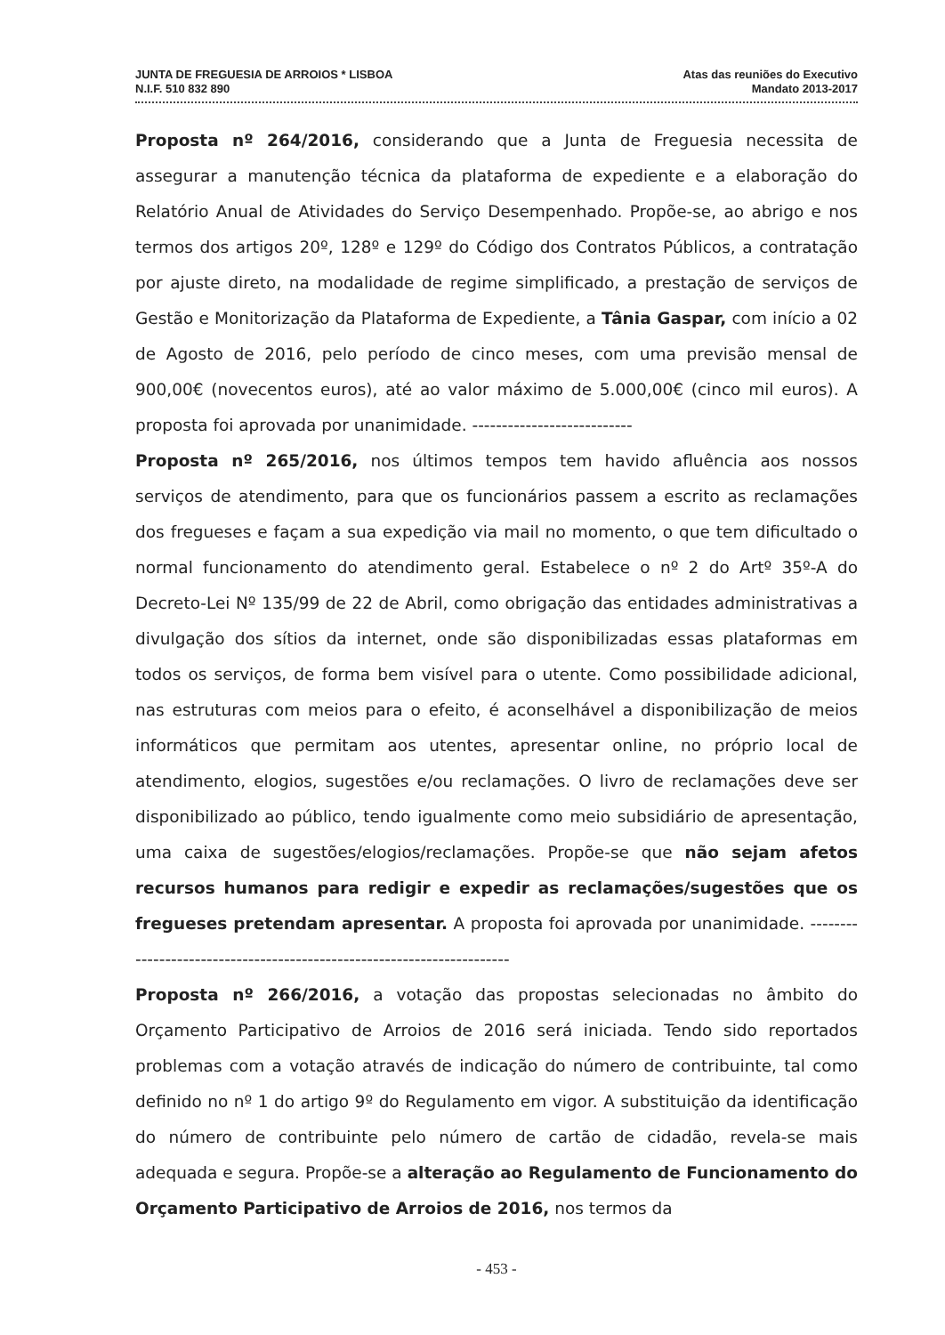JUNTA DE FREGUESIA DE ARROIOS * LISBOA
N.I.F. 510 832 890
Atas das reuniões do Executivo
Mandato 2013-2017
Proposta nº 264/2016, considerando que a Junta de Freguesia necessita de assegurar a manutenção técnica da plataforma de expediente e a elaboração do Relatório Anual de Atividades do Serviço Desempenhado. Propõe-se, ao abrigo e nos termos dos artigos 20º, 128º e 129º do Código dos Contratos Públicos, a contratação por ajuste direto, na modalidade de regime simplificado, a prestação de serviços de Gestão e Monitorização da Plataforma de Expediente, a Tânia Gaspar, com início a 02 de Agosto de 2016, pelo período de cinco meses, com uma previsão mensal de 900,00€ (novecentos euros), até ao valor máximo de 5.000,00€ (cinco mil euros). A proposta foi aprovada por unanimidade. ---------------------------
Proposta nº 265/2016, nos últimos tempos tem havido afluência aos nossos serviços de atendimento, para que os funcionários passem a escrito as reclamações dos fregueses e façam a sua expedição via mail no momento, o que tem dificultado o normal funcionamento do atendimento geral. Estabelece o nº 2 do Artº 35º-A do Decreto-Lei Nº 135/99 de 22 de Abril, como obrigação das entidades administrativas a divulgação dos sítios da internet, onde são disponibilizadas essas plataformas em todos os serviços, de forma bem visível para o utente. Como possibilidade adicional, nas estruturas com meios para o efeito, é aconselhável a disponibilização de meios informáticos que permitam aos utentes, apresentar online, no próprio local de atendimento, elogios, sugestões e/ou reclamações. O livro de reclamações deve ser disponibilizado ao público, tendo igualmente como meio subsidiário de apresentação, uma caixa de sugestões/elogios/reclamações. Propõe-se que não sejam afetos recursos humanos para redigir e expedir as reclamações/sugestões que os fregueses pretendam apresentar. A proposta foi aprovada por unanimidade. -----------------------------------------------------------------------
Proposta nº 266/2016, a votação das propostas selecionadas no âmbito do Orçamento Participativo de Arroios de 2016 será iniciada. Tendo sido reportados problemas com a votação através de indicação do número de contribuinte, tal como definido no nº 1 do artigo 9º do Regulamento em vigor. A substituição da identificação do número de contribuinte pelo número de cartão de cidadão, revela-se mais adequada e segura. Propõe-se a alteração ao Regulamento de Funcionamento do Orçamento Participativo de Arroios de 2016, nos termos da
- 453 -